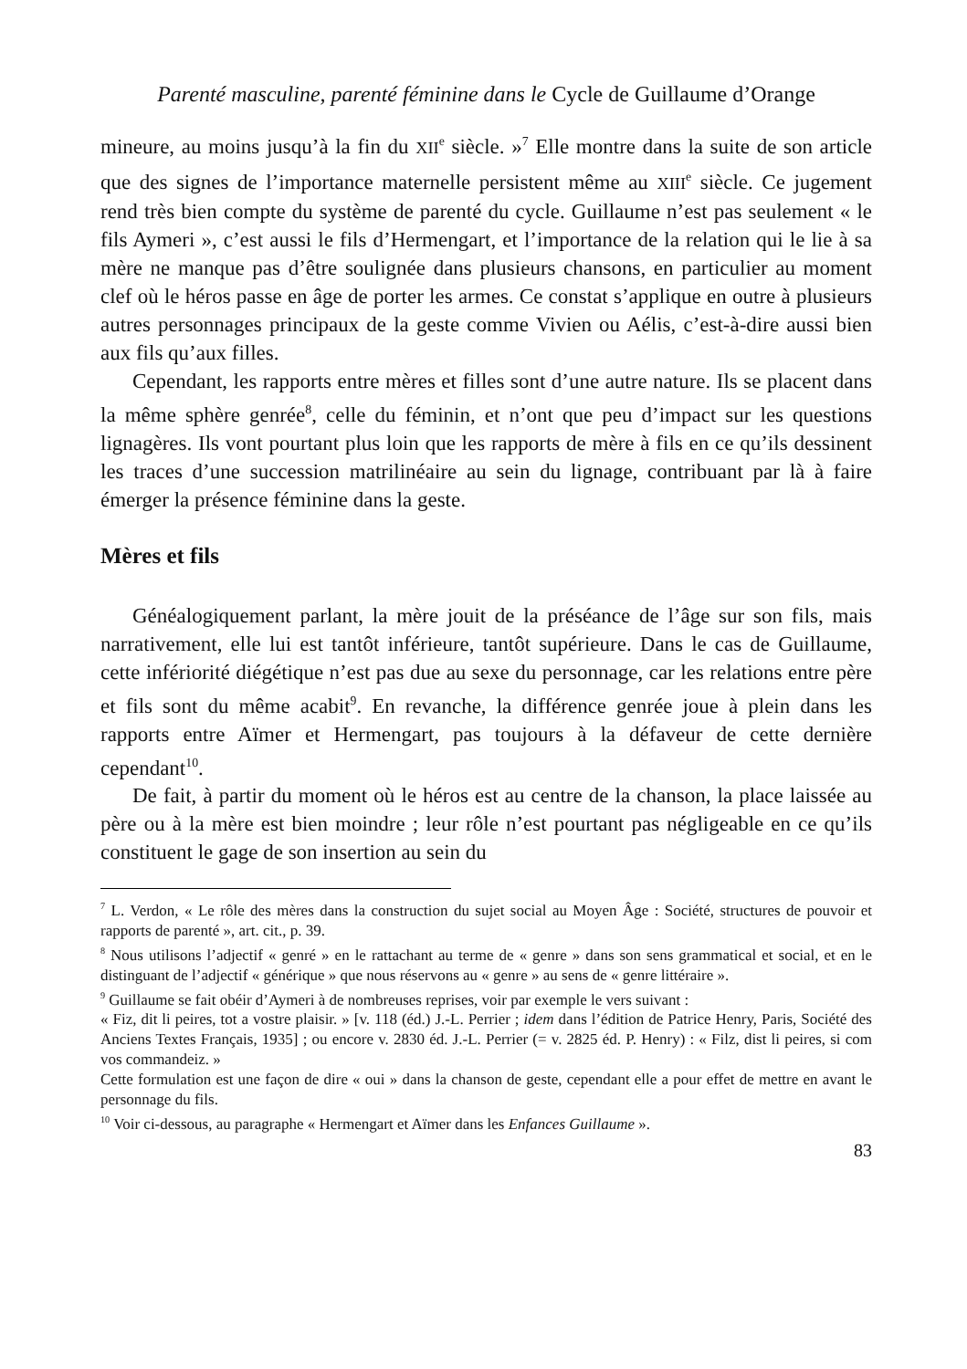Parenté masculine, parenté féminine dans le Cycle de Guillaume d’Orange
mineure, au moins jusqu’à la fin du XII<sup>e</sup> siècle. »<sup>7</sup> Elle montre dans la suite de son article que des signes de l’importance maternelle persistent même au XIII<sup>e</sup> siècle. Ce jugement rend très bien compte du système de parenté du cycle. Guillaume n’est pas seulement « le fils Aymeri », c’est aussi le fils d’Hermengart, et l’importance de la relation qui le lie à sa mère ne manque pas d’être soulignée dans plusieurs chansons, en particulier au moment clef où le héros passe en âge de porter les armes. Ce constat s’applique en outre à plusieurs autres personnages principaux de la geste comme Vivien ou Aélis, c’est-à-dire aussi bien aux fils qu’aux filles.
Cependant, les rapports entre mères et filles sont d’une autre nature. Ils se placent dans la même sphère genrée<sup>8</sup>, celle du féminin, et n’ont que peu d’impact sur les questions lignagères. Ils vont pourtant plus loin que les rapports de mère à fils en ce qu’ils dessinent les traces d’une succession matrilinéaire au sein du lignage, contribuant par là à faire émerger la présence féminine dans la geste.
Mères et fils
Généalogiquement parlant, la mère jouit de la préséance de l’âge sur son fils, mais narrativement, elle lui est tantôt inférieure, tantôt supérieure. Dans le cas de Guillaume, cette infériorité diégétique n’est pas due au sexe du personnage, car les relations entre père et fils sont du même acabit<sup>9</sup>. En revanche, la différence genrée joue à plein dans les rapports entre Aïmer et Hermengart, pas toujours à la défaveur de cette dernière cependant<sup>10</sup>.
De fait, à partir du moment où le héros est au centre de la chanson, la place laissée au père ou à la mère est bien moindre ; leur rôle n’est pourtant pas négligeable en ce qu’ils constituent le gage de son insertion au sein du
<sup>7</sup> L. Verdon, « Le rôle des mères dans la construction du sujet social au Moyen Âge : Société, structures de pouvoir et rapports de parenté », art. cit., p. 39.
<sup>8</sup> Nous utilisons l’adjectif « genré » en le rattachant au terme de « genre » dans son sens grammatical et social, et en le distinguant de l’adjectif « générique » que nous réservons au « genre » au sens de « genre littéraire ».
<sup>9</sup> Guillaume se fait obéir d’Aymeri à de nombreuses reprises, voir par exemple le vers suivant :
« Fiz, dit li peires, tot a vostre plaisir. » [v. 118 (éd.) J.-L. Perrier ; idem dans l’édition de Patrice Henry, Paris, Société des Anciens Textes Français, 1935] ; ou encore v. 2830 éd. J.-L. Perrier (= v. 2825 éd. P. Henry) : « Filz, dist li peires, si com vos commandeiz. »
Cette formulation est une façon de dire « oui » dans la chanson de geste, cependant elle a pour effet de mettre en avant le personnage du fils.
<sup>10</sup> Voir ci-dessous, au paragraphe « Hermengart et Aïmer dans les Enfances Guillaume ».
83